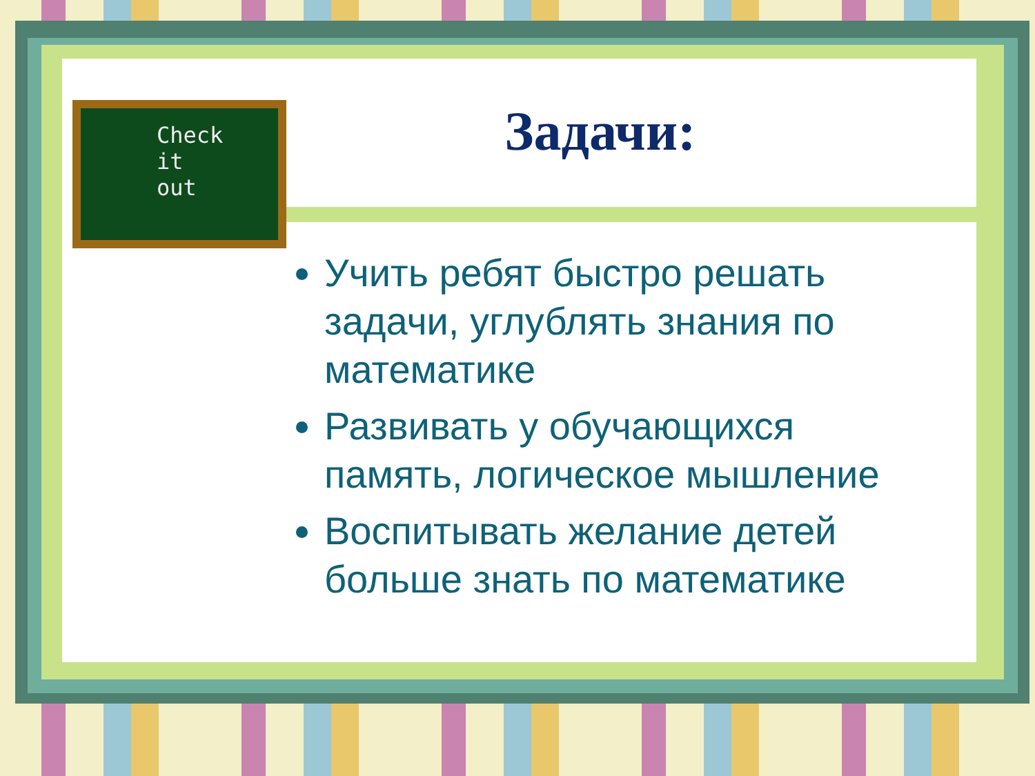Check
it
out
Задачи:
Учить ребят быстро решать задачи, углублять знания по математике
Развивать у обучающихся память, логическое мышление
Воспитывать желание детей больше знать по математике